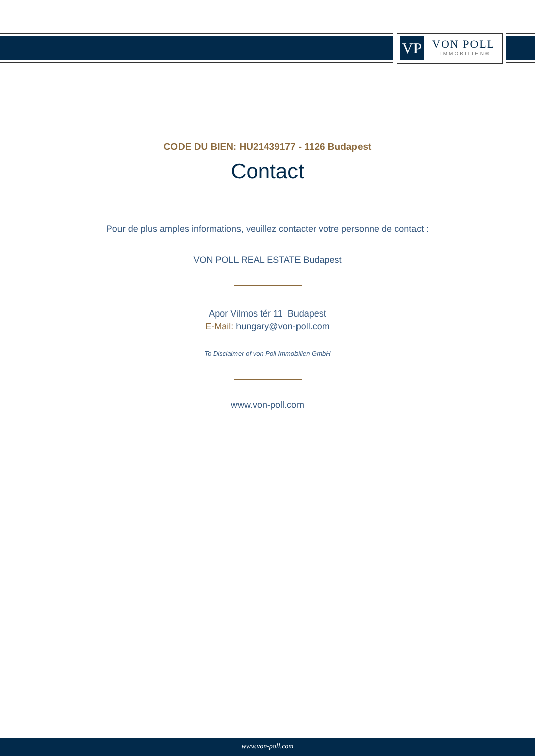VP
VON POLL
IMMOBILIEN®
CODE DU BIEN: HU21439177 - 1126 Budapest
Contact
Pour de plus amples informations, veuillez contacter votre personne de contact :
VON POLL REAL ESTATE Budapest
Apor Vilmos tér 11 Budapest
E-Mail: hungary@von-poll.com
To Disclaimer of von Poll Immobilien GmbH
www.von-poll.com
www.von-poll.com